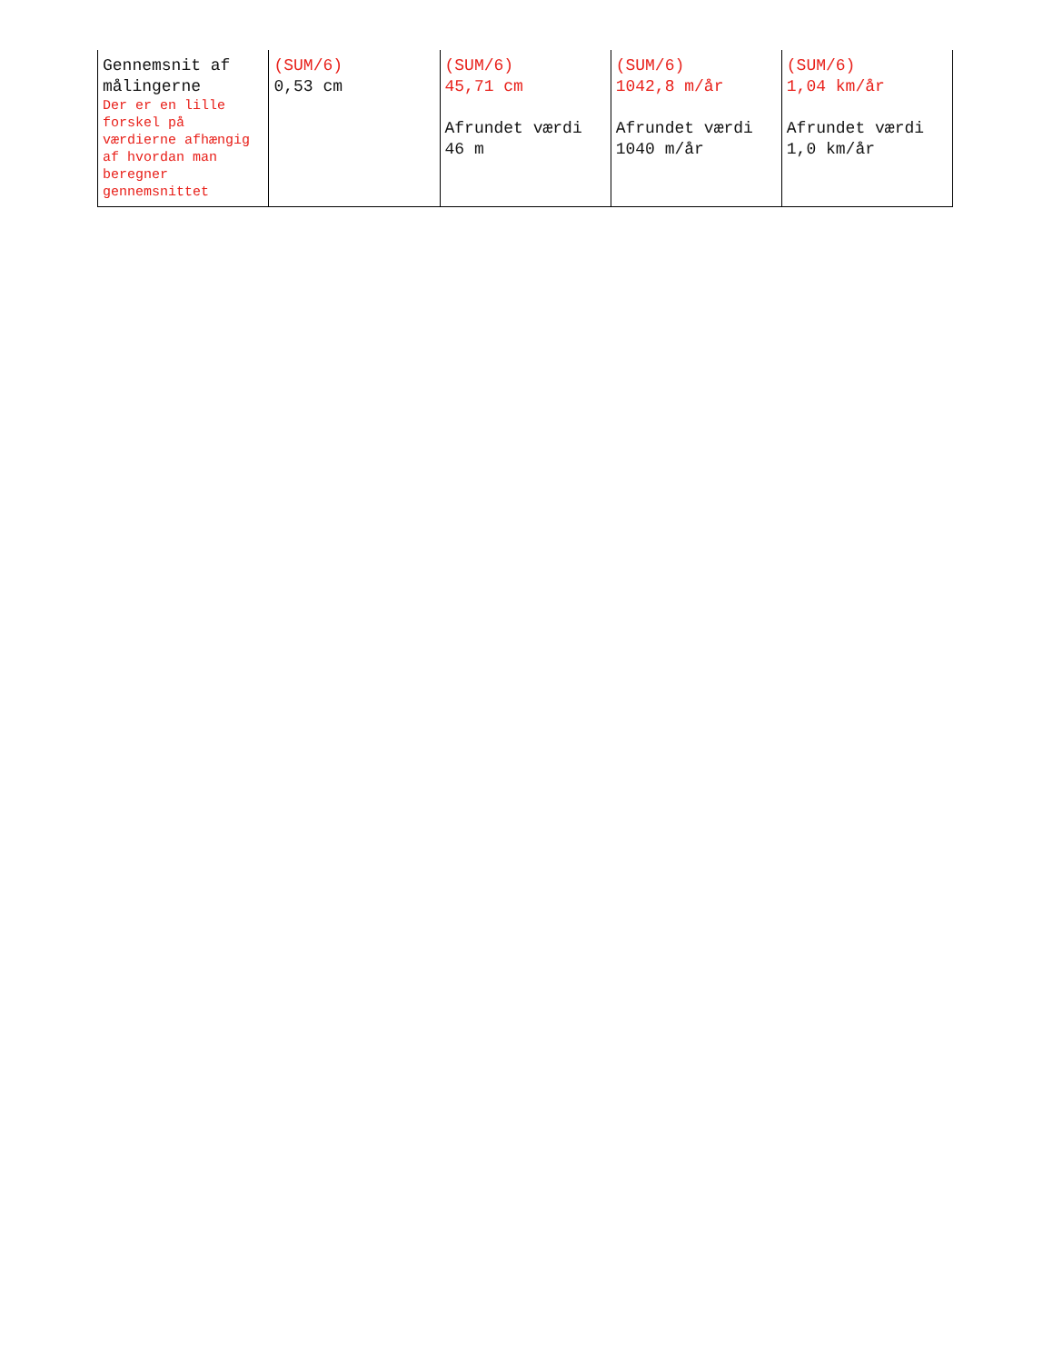| Gennemsnit af målingerne Der er en lille forskel på værdierne afhængig af hvordan man beregner gennemsnittet | (SUM/6) 0,53 cm | (SUM/6) 45,71 cm Afrundet værdi 46 m | (SUM/6) 1042,8 m/år Afrundet værdi 1040 m/år | (SUM/6) 1,04 km/år Afrundet værdi 1,0 km/år |